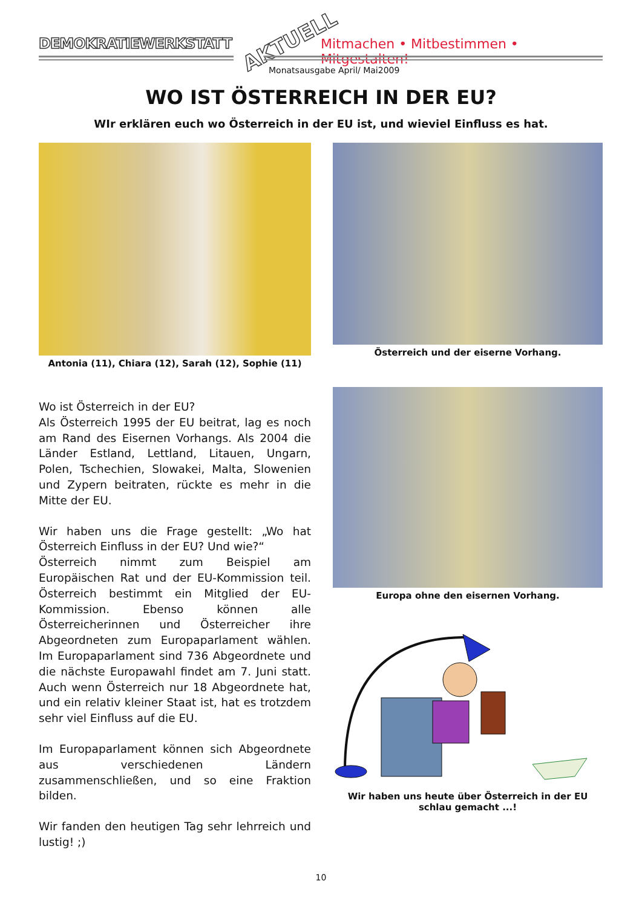DEMOKRATIEWERKSTATT AKTUELL
Mitmachen • Mitbestimmen • Mitgestalten!
Monatsausgabe April/ Mai2009
WO IST ÖSTERREICH IN DER EU?
WIr erklären euch wo Österreich in der EU ist, und wieviel Einfluss es hat.
Antonia (11), Chiara (12), Sarah (12), Sophie (11)
Wo ist Österreich in der EU?
Als Österreich 1995 der EU beitrat, lag es noch am Rand des Eisernen Vorhangs. Als 2004 die Länder Estland, Lettland, Litauen, Ungarn, Polen, Tschechien, Slowakei, Malta, Slowenien und Zypern beitraten, rückte es mehr in die Mitte der EU.
Wir haben uns die Frage gestellt: „Wo hat Österreich Einfluss in der EU? Und wie?“
Österreich nimmt zum Beispiel am Europäischen Rat und der EU-Kommission teil. Österreich bestimmt ein Mitglied der EU-Kommission. Ebenso können alle Österreicherinnen und Österreicher ihre Abgeordneten zum Europaparlament wählen. Im Europaparlament sind 736 Abgeordnete und die nächste Europawahl findet am 7. Juni statt. Auch wenn Österreich nur 18 Abgeordnete hat, und ein relativ kleiner Staat ist, hat es trotzdem sehr viel Einfluss auf die EU.
Im Europaparlament können sich Abgeordnete aus verschiedenen Ländern zusammenschließen, und so eine Fraktion bilden.
Wir fanden den heutigen Tag sehr lehrreich und lustig! ;)
Österreich und der eiserne Vorhang.
Europa ohne den eisernen Vorhang.
Wir haben uns heute über Österreich in der EU schlau gemacht ...!
10